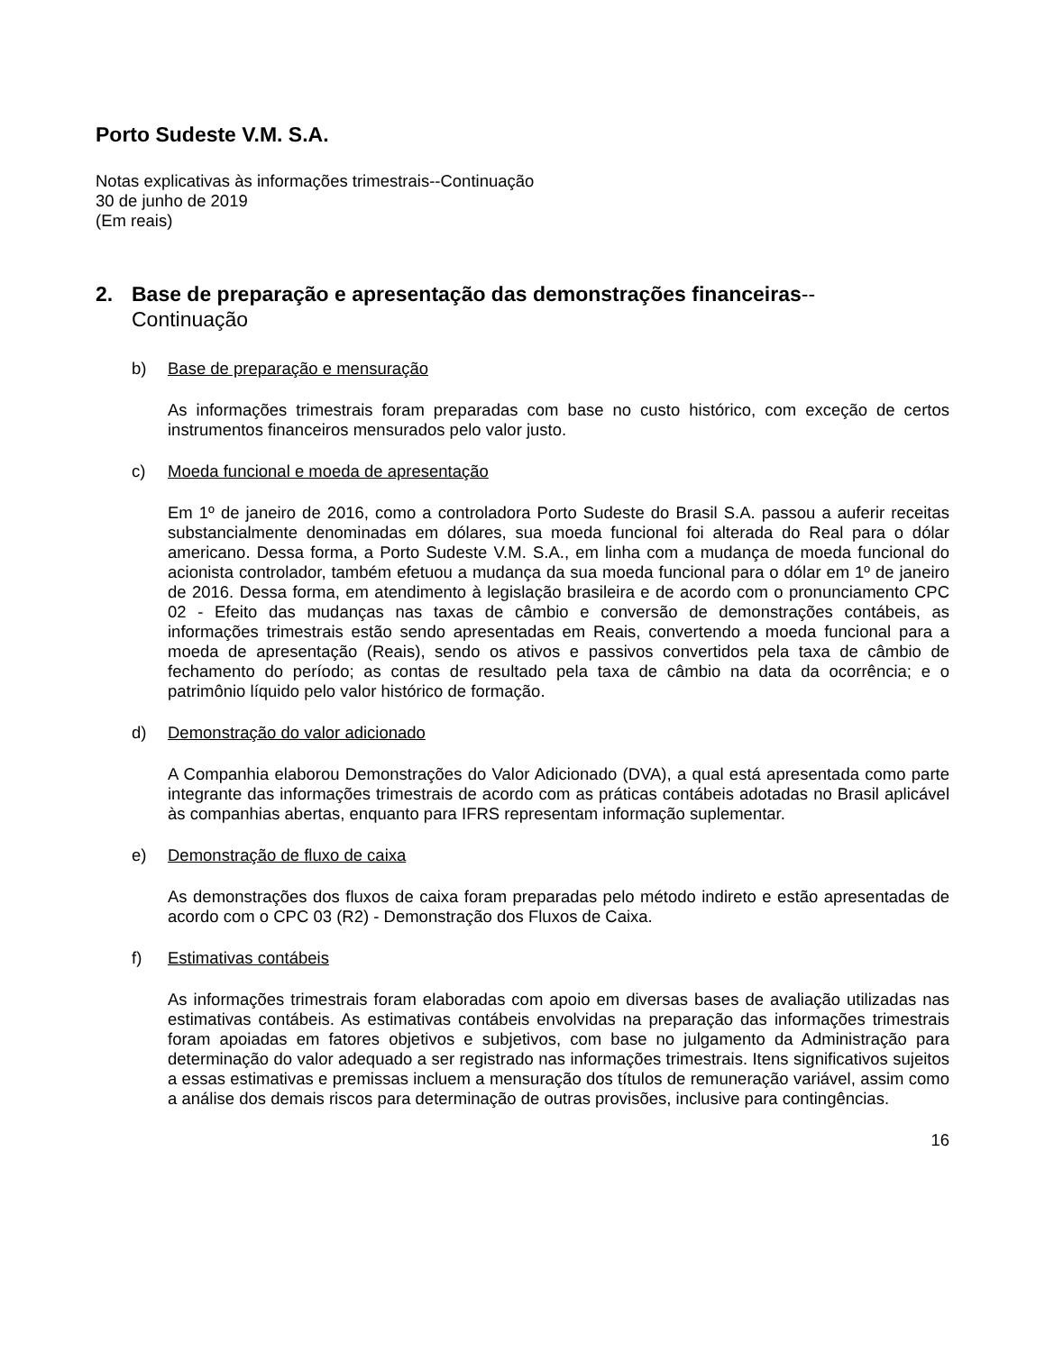Porto Sudeste V.M. S.A.
Notas explicativas às informações trimestrais--Continuação
30 de junho de 2019
(Em reais)
2. Base de preparação e apresentação das demonstrações financeiras--
Continuação
b) Base de preparação e mensuração
As informações trimestrais foram preparadas com base no custo histórico, com exceção de certos instrumentos financeiros mensurados pelo valor justo.
c) Moeda funcional e moeda de apresentação
Em 1º de janeiro de 2016, como a controladora Porto Sudeste do Brasil S.A. passou a auferir receitas substancialmente denominadas em dólares, sua moeda funcional foi alterada do Real para o dólar americano. Dessa forma, a Porto Sudeste V.M. S.A., em linha com a mudança de moeda funcional do acionista controlador, também efetuou a mudança da sua moeda funcional para o dólar em 1º de janeiro de 2016. Dessa forma, em atendimento à legislação brasileira e de acordo com o pronunciamento CPC 02 - Efeito das mudanças nas taxas de câmbio e conversão de demonstrações contábeis, as informações trimestrais estão sendo apresentadas em Reais, convertendo a moeda funcional para a moeda de apresentação (Reais), sendo os ativos e passivos convertidos pela taxa de câmbio de fechamento do período; as contas de resultado pela taxa de câmbio na data da ocorrência; e o patrimônio líquido pelo valor histórico de formação.
d) Demonstração do valor adicionado
A Companhia elaborou Demonstrações do Valor Adicionado (DVA), a qual está apresentada como parte integrante das informações trimestrais de acordo com as práticas contábeis adotadas no Brasil aplicável às companhias abertas, enquanto para IFRS representam informação suplementar.
e) Demonstração de fluxo de caixa
As demonstrações dos fluxos de caixa foram preparadas pelo método indireto e estão apresentadas de acordo com o CPC 03 (R2) - Demonstração dos Fluxos de Caixa.
f) Estimativas contábeis
As informações trimestrais foram elaboradas com apoio em diversas bases de avaliação utilizadas nas estimativas contábeis. As estimativas contábeis envolvidas na preparação das informações trimestrais foram apoiadas em fatores objetivos e subjetivos, com base no julgamento da Administração para determinação do valor adequado a ser registrado nas informações trimestrais. Itens significativos sujeitos a essas estimativas e premissas incluem a mensuração dos títulos de remuneração variável, assim como a análise dos demais riscos para determinação de outras provisões, inclusive para contingências.
16